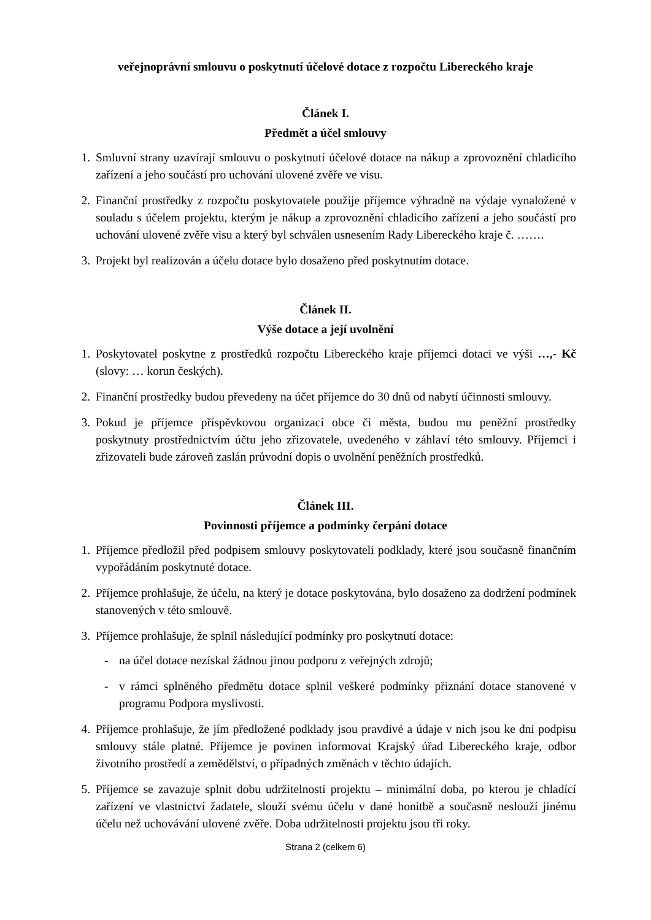veřejnoprávní smlouvu o poskytnutí účelové dotace z rozpočtu Libereckého kraje
Článek I.
Předmět a účel smlouvy
1. Smluvní strany uzavírají smlouvu o poskytnutí účelové dotace na nákup a zprovoznění chladicího zařízení a jeho součástí pro uchování ulovené zvěře ve visu.
2. Finanční prostředky z rozpočtu poskytovatele použije příjemce výhradně na výdaje vynaložené v souladu s účelem projektu, kterým je nákup a zprovoznění chladicího zařízení a jeho součástí pro uchování ulovené zvěře visu a který byl schválen usnesením Rady Libereckého kraje č. …….
3. Projekt byl realizován a účelu dotace bylo dosaženo před poskytnutím dotace.
Článek II.
Výše dotace a její uvolnění
1. Poskytovatel poskytne z prostředků rozpočtu Libereckého kraje příjemci dotaci ve výši …,- Kč (slovy: … korun českých).
2. Finanční prostředky budou převedeny na účet příjemce do 30 dnů od nabytí účinnosti smlouvy.
3. Pokud je příjemce příspěvkovou organizací obce či města, budou mu peněžní prostředky poskytnuty prostřednictvím účtu jeho zřizovatele, uvedeného v záhlaví této smlouvy. Příjemci i zřizovateli bude zároveň zaslán průvodní dopis o uvolnění peněžních prostředků.
Článek III.
Povinnosti příjemce a podmínky čerpání dotace
1. Příjemce předložil před podpisem smlouvy poskytovateli podklady, které jsou současně finančním vypořádáním poskytnuté dotace.
2. Příjemce prohlašuje, že účelu, na který je dotace poskytována, bylo dosaženo za dodržení podmínek stanovených v této smlouvě.
3. Příjemce prohlašuje, že splnil následující podmínky pro poskytnutí dotace:
- na účel dotace nezískal žádnou jinou podporu z veřejných zdrojů;
- v rámci splněného předmětu dotace splnil veškeré podmínky přiznání dotace stanovené v programu Podpora myslivosti.
4. Příjemce prohlašuje, že jím předložené podklady jsou pravdivé a údaje v nich jsou ke dni podpisu smlouvy stále platné. Příjemce je povinen informovat Krajský úřad Libereckého kraje, odbor životního prostředí a zemědělství, o případných změnách v těchto údajích.
5. Příjemce se zavazuje splnit dobu udržitelnosti projektu – minimální doba, po kterou je chladící zařízení ve vlastnictví žadatele, slouží svému účelu v dané honitbě a současně neslouží jinému účelu než uchovávání ulovené zvěře. Doba udržitelnosti projektu jsou tři roky.
Strana 2 (celkem 6)